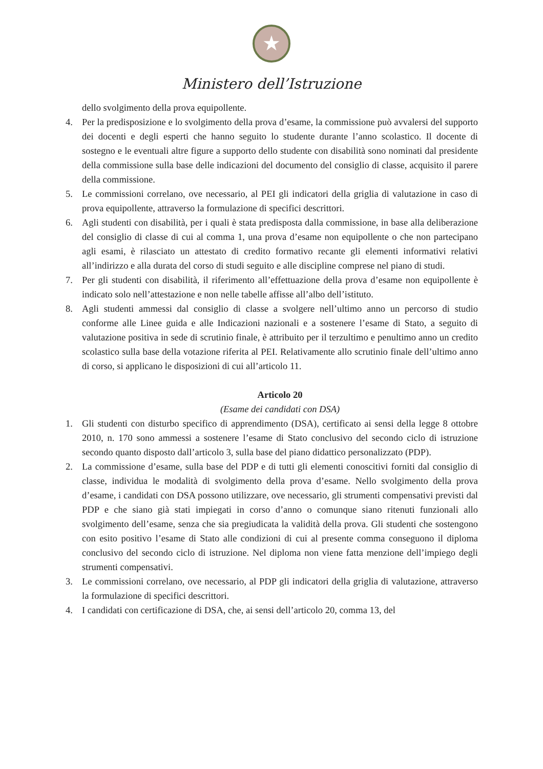★
Ministero dell’Istruzione
dello svolgimento della prova equipollente.
4. Per la predisposizione e lo svolgimento della prova d’esame, la commissione può avvalersi del supporto dei docenti e degli esperti che hanno seguito lo studente durante l’anno scolastico. Il docente di sostegno e le eventuali altre figure a supporto dello studente con disabilità sono nominati dal presidente della commissione sulla base delle indicazioni del documento del consiglio di classe, acquisito il parere della commissione.
5. Le commissioni correlano, ove necessario, al PEI gli indicatori della griglia di valutazione in caso di prova equipollente, attraverso la formulazione di specifici descrittori.
6. Agli studenti con disabilità, per i quali è stata predisposta dalla commissione, in base alla deliberazione del consiglio di classe di cui al comma 1, una prova d’esame non equipollente o che non partecipano agli esami, è rilasciato un attestato di credito formativo recante gli elementi informativi relativi all’indirizzo e alla durata del corso di studi seguito e alle discipline comprese nel piano di studi.
7. Per gli studenti con disabilità, il riferimento all’effettuazione della prova d’esame non equipollente è indicato solo nell’attestazione e non nelle tabelle affisse all’albo dell’istituto.
8. Agli studenti ammessi dal consiglio di classe a svolgere nell’ultimo anno un percorso di studio conforme alle Linee guida e alle Indicazioni nazionali e a sostenere l’esame di Stato, a seguito di valutazione positiva in sede di scrutinio finale, è attribuito per il terzultimo e penultimo anno un credito scolastico sulla base della votazione riferita al PEI. Relativamente allo scrutinio finale dell’ultimo anno di corso, si applicano le disposizioni di cui all’articolo 11.
Articolo 20
(Esame dei candidati con DSA)
1. Gli studenti con disturbo specifico di apprendimento (DSA), certificato ai sensi della legge 8 ottobre 2010, n. 170 sono ammessi a sostenere l’esame di Stato conclusivo del secondo ciclo di istruzione secondo quanto disposto dall’articolo 3, sulla base del piano didattico personalizzato (PDP).
2. La commissione d’esame, sulla base del PDP e di tutti gli elementi conoscitivi forniti dal consiglio di classe, individua le modalità di svolgimento della prova d’esame. Nello svolgimento della prova d’esame, i candidati con DSA possono utilizzare, ove necessario, gli strumenti compensativi previsti dal PDP e che siano già stati impiegati in corso d’anno o comunque siano ritenuti funzionali allo svolgimento dell’esame, senza che sia pregiudicata la validità della prova. Gli studenti che sostengono con esito positivo l’esame di Stato alle condizioni di cui al presente comma conseguono il diploma conclusivo del secondo ciclo di istruzione. Nel diploma non viene fatta menzione dell’impiego degli strumenti compensativi.
3. Le commissioni correlano, ove necessario, al PDP gli indicatori della griglia di valutazione, attraverso la formulazione di specifici descrittori.
4. I candidati con certificazione di DSA, che, ai sensi dell’articolo 20, comma 13, del